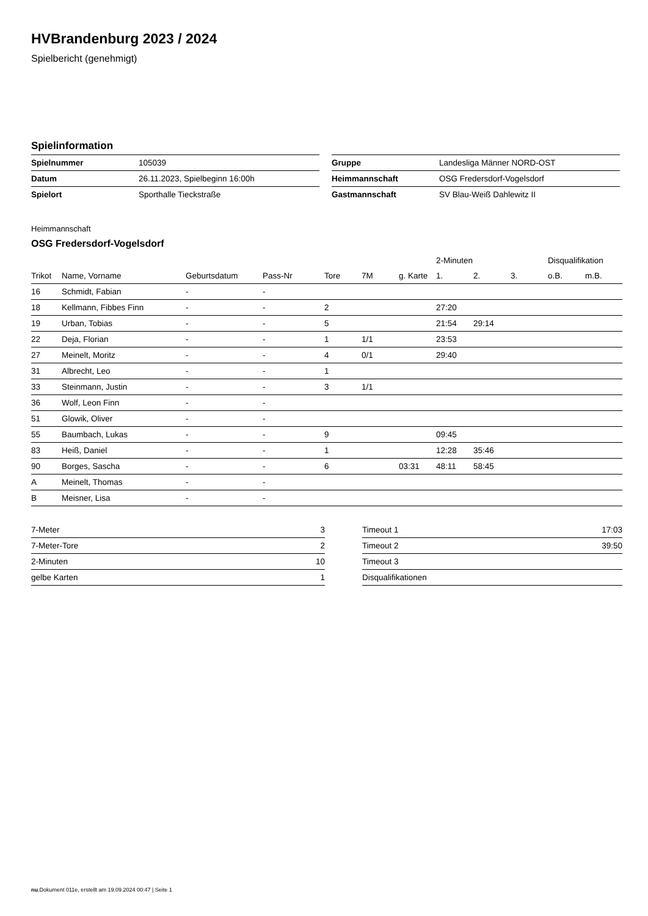HVBrandenburg 2023 / 2024
Spielbericht (genehmigt)
Spielinformation
| Spielnummer | 105039 |
| Datum | 26.11.2023, Spielbeginn 16:00h |
| Spielort | Sporthalle Tieckstraße |
| Gruppe | Landesliga Männer NORD-OST |
| Heimmannschaft | OSG Fredersdorf-Vogelsdorf |
| Gastmannschaft | SV Blau-Weiß Dahlewitz II |
Heimmannschaft
OSG Fredersdorf-Vogelsdorf
| | | | | | | | 2-Minuten | | | Disqualifikation | |
| --- | --- | --- | --- | --- | --- | --- | --- | --- | --- | --- | --- |
| Trikot | Name, Vorname | Geburtsdatum | Pass-Nr | Tore | 7M | g. Karte | 1. | 2. | 3. | o.B. | m.B. |
| 16 | Schmidt, Fabian | - | - | | | | | | | | |
| 18 | Kellmann, Fibbes Finn | - | - | 2 | | | 27:20 | | | | |
| 19 | Urban, Tobias | - | - | 5 | | | 21:54 | 29:14 | | | |
| 22 | Deja, Florian | - | - | 1 | 1/1 | | 23:53 | | | | |
| 27 | Meinelt, Moritz | - | - | 4 | 0/1 | | 29:40 | | | | |
| 31 | Albrecht, Leo | - | - | 1 | | | | | | | |
| 33 | Steinmann, Justin | - | - | 3 | 1/1 | | | | | | |
| 36 | Wolf, Leon Finn | - | - | | | | | | | | |
| 51 | Glowik, Oliver | - | - | | | | | | | | |
| 55 | Baumbach, Lukas | - | - | 9 | | | 09:45 | | | | |
| 83 | Heiß, Daniel | - | - | 1 | | | 12:28 | 35:46 | | | |
| 90 | Borges, Sascha | - | - | 6 | | 03:31 | 48:11 | 58:45 | | | |
| A | Meinelt, Thomas | - | - | | | | | | | | |
| B | Meisner, Lisa | - | - | | | | | | | | |
| 7-Meter | 3 |
| 7-Meter-Tore | 2 |
| 2-Minuten | 10 |
| gelbe Karten | 1 |
| Timeout 1 | 17:03 |
| Timeout 2 | 39:50 |
| Timeout 3 | |
| Disqualifikationen | |
nu.Dokument 011e, erstellt am 19.09.2024 00:47 | Seite 1